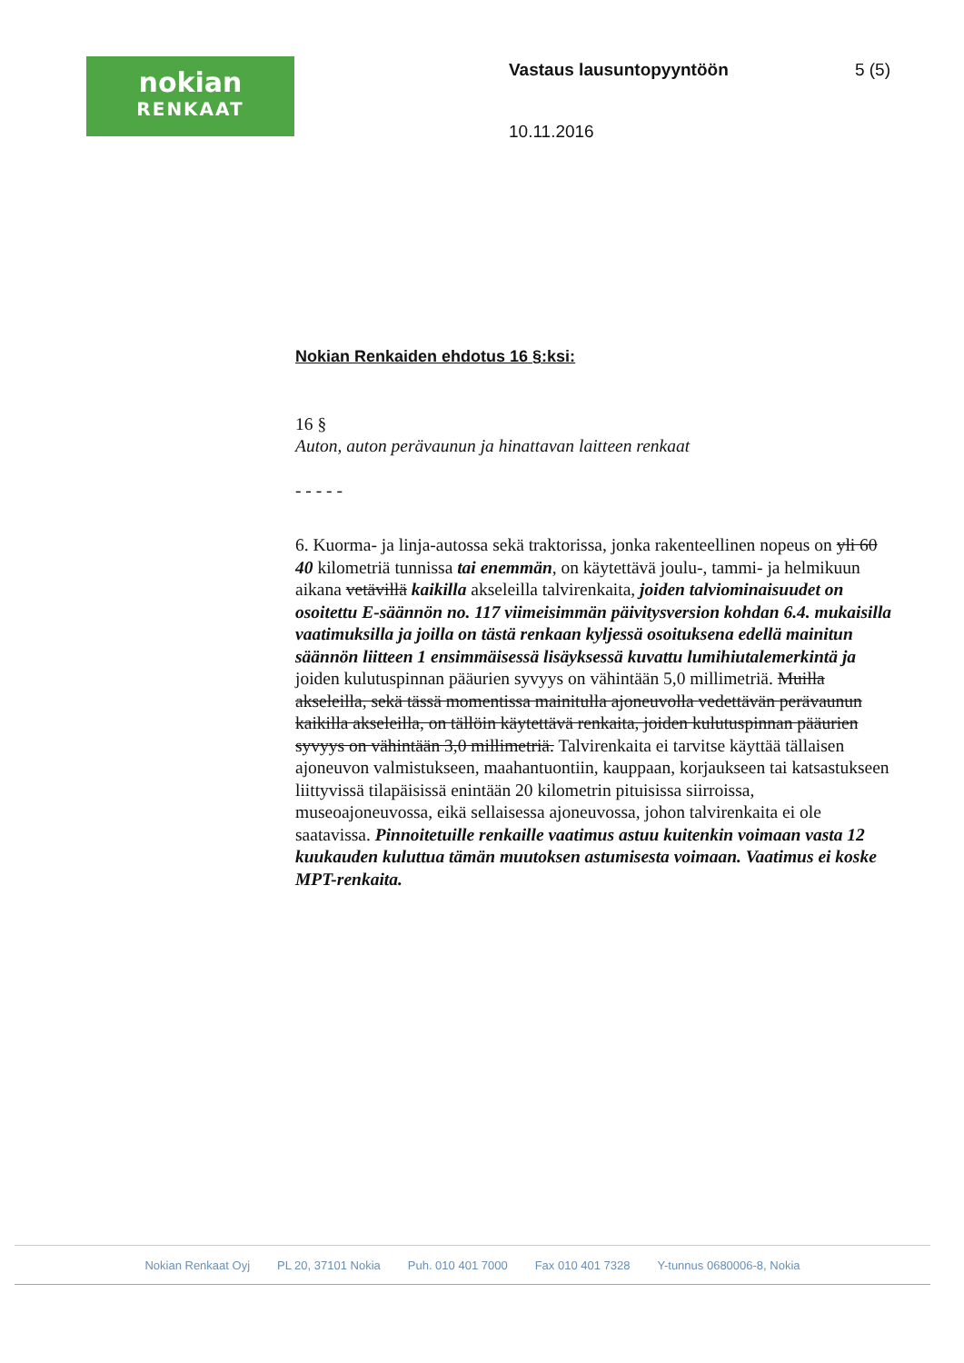nokian
RENKAAT
Vastaus lausuntopyyntöön 5 (5)
10.11.2016
Nokian Renkaiden ehdotus 16 §:ksi:
16 §
Auton, auton perävaunun ja hinattavan laitteen renkaat
- - - - -
6. Kuorma- ja linja-autossa sekä traktorissa, jonka rakenteellinen nopeus on yli 60 40 kilometriä tunnissa tai enemmän, on käytettävä joulu-, tammi- ja helmikuun aikana vetävillä kaikilla akseleilla talvirenkaita, joiden talviominaisuudet on osoitettu E-säännön no. 117 viimeisimmän päivitysversion kohdan 6.4. mukaisilla vaatimuksilla ja joilla on tästä renkaan kyljessä osoituksena edellä mainitun säännön liitteen 1 ensimmäisessä lisäyksessä kuvattu lumihiutalemerkintä ja joiden kulutuspinnan pääurien syvyys on vähintään 5,0 millimetriä. Muilla akseleilla, sekä tässä momentissa mainitulla ajoneuvolla vedettävän perävaunun kaikilla akseleilla, on tällöin käytettävä renkaita, joiden kulutuspinnan pääurien syvyys on vähintään 3,0 millimetriä. Talvirenkaita ei tarvitse käyttää tällaisen ajoneuvon valmistukseen, maahantuontiin, kauppaan, korjaukseen tai katsastukseen liittyvissä tilapäisissä enintään 20 kilometrin pituisissa siirroissa, museoajoneuvossa, eikä sellaisessa ajoneuvossa, johon talvirenkaita ei ole saatavissa. Pinnoitetuille renkaille vaatimus astuu kuitenkin voimaan vasta 12 kuukauden kuluttua tämän muutoksen astumisesta voimaan. Vaatimus ei koske MPT-renkaita.
Nokian Renkaat Oyj PL 20, 37101 Nokia Puh. 010 401 7000 Fax 010 401 7328 Y-tunnus 0680006-8, Nokia